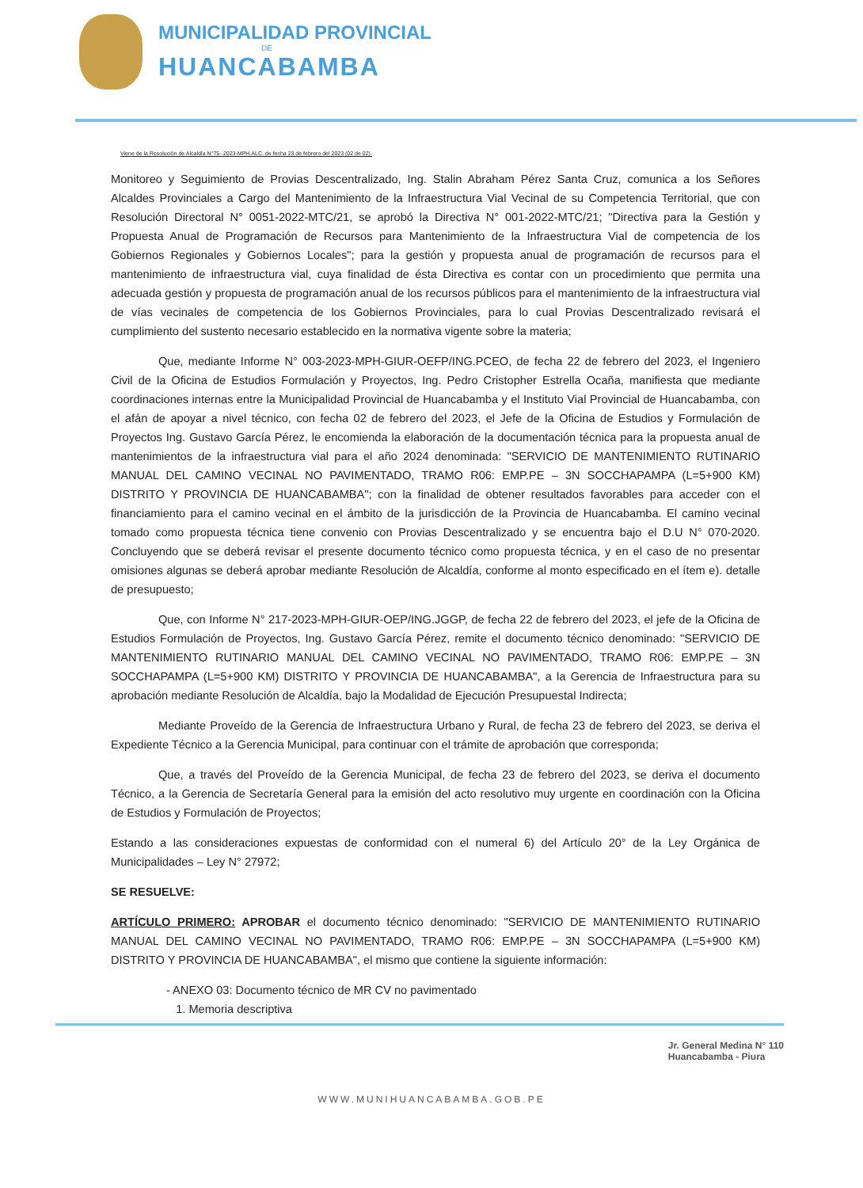MUNICIPALIDAD PROVINCIAL
DE
HUANCABAMBA
Viene de la Resolución de Alcaldía N°75--2023-MPH.ALC. de fecha 23 de febrero del 2023 (02 de 02).
Monitoreo y Seguimiento de Provias Descentralizado, Ing. Stalin Abraham Pérez Santa Cruz, comunica a los Señores Alcaldes Provinciales a Cargo del Mantenimiento de la Infraestructura Vial Vecinal de su Competencia Territorial, que con Resolución Directoral N° 0051-2022-MTC/21, se aprobó la Directiva N° 001-2022-MTC/21; "Directiva para la Gestión y Propuesta Anual de Programación de Recursos para Mantenimiento de la Infraestructura Vial de competencia de los Gobiernos Regionales y Gobiernos Locales"; para la gestión y propuesta anual de programación de recursos para el mantenimiento de infraestructura vial, cuya finalidad de ésta Directiva es contar con un procedimiento que permita una adecuada gestión y propuesta de programación anual de los recursos públicos para el mantenimiento de la infraestructura vial de vías vecinales de competencia de los Gobiernos Provinciales, para lo cual Provias Descentralizado revisará el cumplimiento del sustento necesario establecido en la normativa vigente sobre la materia;
Que, mediante Informe N° 003-2023-MPH-GIUR-OEFP/ING.PCEO, de fecha 22 de febrero del 2023, el Ingeniero Civil de la Oficina de Estudios Formulación y Proyectos, Ing. Pedro Cristopher Estrella Ocaña, manifiesta que mediante coordinaciones internas entre la Municipalidad Provincial de Huancabamba y el Instituto Vial Provincial de Huancabamba, con el afán de apoyar a nivel técnico, con fecha 02 de febrero del 2023, el Jefe de la Oficina de Estudios y Formulación de Proyectos Ing. Gustavo García Pérez, le encomienda la elaboración de la documentación técnica para la propuesta anual de mantenimientos de la infraestructura vial para el año 2024 denominada: "SERVICIO DE MANTENIMIENTO RUTINARIO MANUAL DEL CAMINO VECINAL NO PAVIMENTADO, TRAMO R06: EMP.PE – 3N SOCCHAPAMPA (L=5+900 KM) DISTRITO Y PROVINCIA DE HUANCABAMBA"; con la finalidad de obtener resultados favorables para acceder con el financiamiento para el camino vecinal en el ámbito de la jurisdicción de la Provincia de Huancabamba. El camino vecinal tomado como propuesta técnica tiene convenio con Provias Descentralizado y se encuentra bajo el D.U N° 070-2020. Concluyendo que se deberá revisar el presente documento técnico como propuesta técnica, y en el caso de no presentar omisiones algunas se deberá aprobar mediante Resolución de Alcaldía, conforme al monto especificado en el ítem e). detalle de presupuesto;
Que, con Informe N° 217-2023-MPH-GIUR-OEP/ING.JGGP, de fecha 22 de febrero del 2023, el jefe de la Oficina de Estudios Formulación de Proyectos, Ing. Gustavo García Pérez, remite el documento técnico denominado: "SERVICIO DE MANTENIMIENTO RUTINARIO MANUAL DEL CAMINO VECINAL NO PAVIMENTADO, TRAMO R06: EMP.PE – 3N SOCCHAPAMPA (L=5+900 KM) DISTRITO Y PROVINCIA DE HUANCABAMBA", a la Gerencia de Infraestructura para su aprobación mediante Resolución de Alcaldía, bajo la Modalidad de Ejecución Presupuestal Indirecta;
Mediante Proveído de la Gerencia de Infraestructura Urbano y Rural, de fecha 23 de febrero del 2023, se deriva el Expediente Técnico a la Gerencia Municipal, para continuar con el trámite de aprobación que corresponda;
Que, a través del Proveído de la Gerencia Municipal, de fecha 23 de febrero del 2023, se deriva el documento Técnico, a la Gerencia de Secretaría General para la emisión del acto resolutivo muy urgente en coordinación con la Oficina de Estudios y Formulación de Proyectos;
Estando a las consideraciones expuestas de conformidad con el numeral 6) del Artículo 20° de la Ley Orgánica de Municipalidades – Ley N° 27972;
SE RESUELVE:
ARTÍCULO PRIMERO: APROBAR el documento técnico denominado: "SERVICIO DE MANTENIMIENTO RUTINARIO MANUAL DEL CAMINO VECINAL NO PAVIMENTADO, TRAMO R06: EMP.PE – 3N SOCCHAPAMPA (L=5+900 KM) DISTRITO Y PROVINCIA DE HUANCABAMBA", el mismo que contiene la siguiente información:
- ANEXO 03: Documento técnico de MR CV no pavimentado
1. Memoria descriptiva
Jr. General Medina N° 110
Huancabamba - Piura
WWW.MUNIHUANCABAMBA.GOB.PE